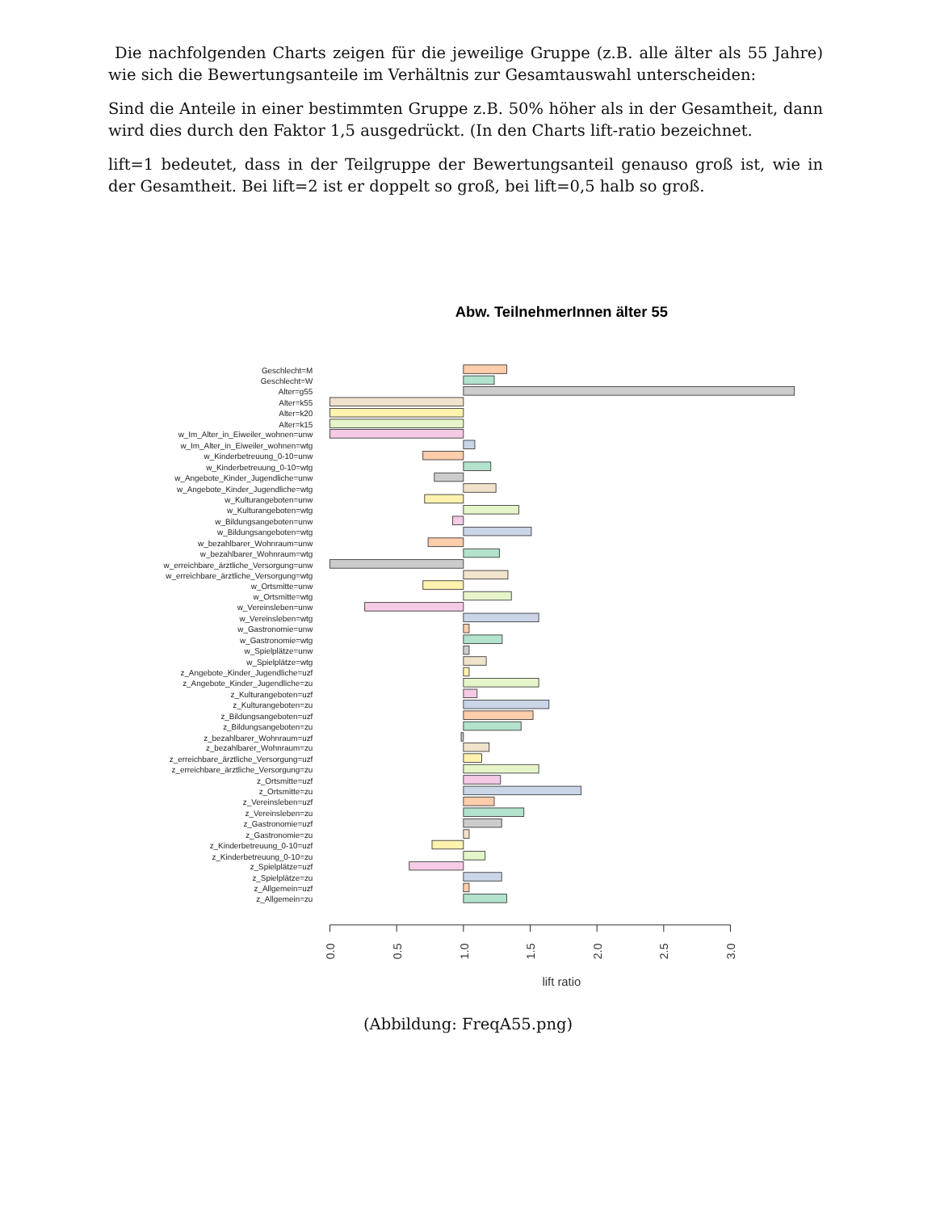Die nachfolgenden Charts zeigen für die jeweilige Gruppe (z.B. alle älter als 55 Jahre) wie sich die Bewertungsanteile im Verhältnis zur Gesamtauswahl unterscheiden:
Sind die Anteile in einer bestimmten Gruppe z.B. 50% höher als in der Gesamtheit, dann wird dies durch den Faktor 1,5 ausgedrückt. (In den Charts lift-ratio bezeichnet.
lift=1 bedeutet, dass in der Teilgruppe der Bewertungsanteil genauso groß ist, wie in der Gesamtheit. Bei lift=2 ist er doppelt so groß, bei lift=0,5 halb so groß.
Abw. TeilnehmerInnen älter 55
Geschlecht=M
Geschlecht=W
Alter=g55
Alter=k55
Alter=k20
Alter=k15
w_Im_Alter_in_Eiweiler_wohnen=unw
w_Im_Alter_in_Eiweiler_wohnen=wtg
w_Kinderbetreuung_0-10=unw
w_Kinderbetreuung_0-10=wtg
w_Angebote_Kinder_Jugendliche=unw
w_Angebote_Kinder_Jugendliche=wtg
w_Kulturangeboten=unw
w_Kulturangeboten=wtg
w_Bildungsangeboten=unw
w_Bildungsangeboten=wtg
w_bezahlbarer_Wohnraum=unw
w_bezahlbarer_Wohnraum=wtg
w_erreichbare_ärztliche_Versorgung=unw
w_erreichbare_ärztliche_Versorgung=wtg
w_Ortsmitte=unw
w_Ortsmitte=wtg
w_Vereinsleben=unw
w_Vereinsleben=wtg
w_Gastronomie=unw
w_Gastronomie=wtg
w_Spielplätze=unw
w_Spielplätze=wtg
z_Angebote_Kinder_Jugendliche=uzf
z_Angebote_Kinder_Jugendliche=zu
z_Kulturangeboten=uzf
z_Kulturangeboten=zu
z_Bildungsangeboten=uzf
z_Bildungsangeboten=zu
z_bezahlbarer_Wohnraum=uzf
z_bezahlbarer_Wohnraum=zu
z_erreichbare_ärztliche_Versorgung=uzf
z_erreichbare_ärztliche_Versorgung=zu
z_Ortsmitte=uzf
z_Ortsmitte=zu
z_Vereinsleben=uzf
z_Vereinsleben=zu
z_Gastronomie=uzf
z_Gastronomie=zu
z_Kinderbetreuung_0-10=uzf
z_Kinderbetreuung_0-10=zu
z_Spielplätze=uzf
z_Spielplätze=zu
z_Allgemein=uzf
z_Allgemein=zu
0.0
0.5
1.0
1.5
2.0
2.5
3.0
lift ratio
(Abbildung: FreqA55.png)